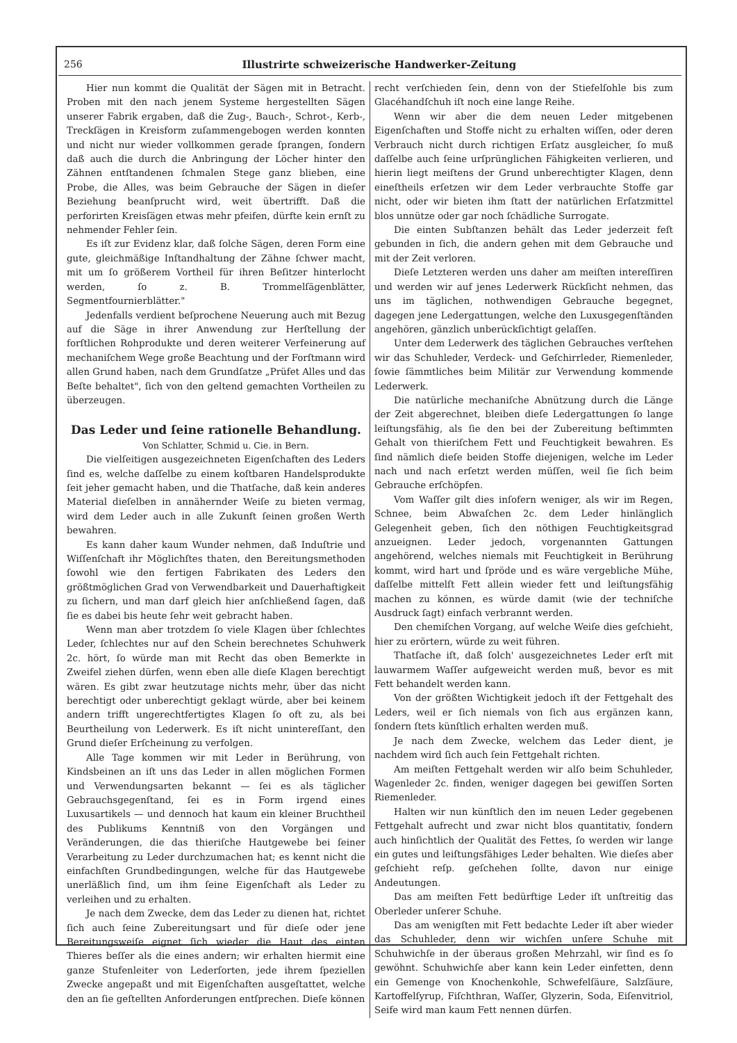256 Illustrirte schweizerische Handwerker-Zeitung
Hier nun kommt die Qualität der Sägen mit in Betracht. Proben mit den nach jenem Systeme hergestellten Sägen unserer Fabrik ergaben, daß die Zug-, Bauch-, Schrot-, Kerb-, Treckſägen in Kreisform zuſammengebogen werden konnten und nicht nur wieder vollkommen gerade ſprangen, ſondern daß auch die durch die Anbringung der Löcher hinter den Zähnen entſtandenen ſchmalen Stege ganz blieben, eine Probe, die Alles, was beim Gebrauche der Sägen in dieſer Beziehung beanſprucht wird, weit übertrifft. Daß die perforirten Kreisſägen etwas mehr pfeifen, dürfte kein ernſt zu nehmender Fehler ſein.
Es iſt zur Evidenz klar, daß ſolche Sägen, deren Form eine gute, gleichmäßige Inſtandhaltung der Zähne ſchwer macht, mit um ſo größerem Vortheil für ihren Beſitzer hinterlocht werden, ſo z. B. Trommelſägenblätter, Segmentfournierblätter."
Jedenfalls verdient beſprochene Neuerung auch mit Bezug auf die Säge in ihrer Anwendung zur Herſtellung der forſtlichen Rohprodukte und deren weiterer Verfeinerung auf mechaniſchem Wege große Beachtung und der Forſtmann wird allen Grund haben, nach dem Grundſatze „Prüfet Alles und das Beſte behaltet", ſich von den geltend gemachten Vortheilen zu überzeugen.
Das Leder und ſeine rationelle Behandlung.
Von Schlatter, Schmid u. Cie. in Bern.
Die vielſeitigen ausgezeichneten Eigenſchaften des Leders ſind es, welche daſſelbe zu einem koſtbaren Handelsprodukte ſeit jeher gemacht haben, und die Thatſache, daß kein anderes Material dieſelben in annähernder Weiſe zu bieten vermag, wird dem Leder auch in alle Zukunft ſeinen großen Werth bewahren.
Es kann daher kaum Wunder nehmen, daß Induſtrie und Wiſſenſchaft ihr Möglichſtes thaten, den Bereitungsmethoden ſowohl wie den fertigen Fabrikaten des Leders den größtmöglichen Grad von Verwendbarkeit und Dauerhaftigkeit zu ſichern, und man darf gleich hier anſchließend ſagen, daß ſie es dabei bis heute ſehr weit gebracht haben.
Wenn man aber trotzdem ſo viele Klagen über ſchlechtes Leder, ſchlechtes nur auf den Schein berechnetes Schuhwerk 2c. hört, ſo würde man mit Recht das oben Bemerkte in Zweifel ziehen dürfen, wenn eben alle dieſe Klagen berechtigt wären. Es gibt zwar heutzutage nichts mehr, über das nicht berechtigt oder unberechtigt geklagt würde, aber bei keinem andern trifft ungerechtfertigtes Klagen ſo oft zu, als bei Beurtheilung von Lederwerk. Es iſt nicht unintereſſant, den Grund dieſer Erſcheinung zu verfolgen.
Alle Tage kommen wir mit Leder in Berührung, von Kindsbeinen an iſt uns das Leder in allen möglichen Formen und Verwendungsarten bekannt — ſei es als täglicher Gebrauchsgegenſtand, ſei es in Form irgend eines Luxusartikels — und dennoch hat kaum ein kleiner Bruchtheil des Publikums Kenntniß von den Vorgängen und Veränderungen, die das thieriſche Hautgewebe bei ſeiner Verarbeitung zu Leder durchzumachen hat; es kennt nicht die einfachſten Grundbedingungen, welche für das Hautgewebe unerläßlich ſind, um ihm ſeine Eigenſchaft als Leder zu verleihen und zu erhalten.
Je nach dem Zwecke, dem das Leder zu dienen hat, richtet ſich auch ſeine Zubereitungsart und für dieſe oder jene Bereitungsweiſe eignet ſich wieder die Haut des einten Thieres beſſer als die eines andern; wir erhalten hiermit eine ganze Stufenleiter von Lederſorten, jede ihrem ſpeziellen Zwecke angepaßt und mit Eigenſchaften ausgeſtattet, welche den an ſie geſtellten Anforderungen entſprechen. Dieſe können
recht verſchieden ſein, denn von der Stiefelſohle bis zum Glacéhandſchuh iſt noch eine lange Reihe.
Wenn wir aber die dem neuen Leder mitgebenen Eigenſchaften und Stoffe nicht zu erhalten wiſſen, oder deren Verbrauch nicht durch richtigen Erſatz ausgleicher, ſo muß daſſelbe auch ſeine urſprünglichen Fähigkeiten verlieren, und hierin liegt meiſtens der Grund unberechtigter Klagen, denn eineſtheils erſetzen wir dem Leder verbrauchte Stoffe gar nicht, oder wir bieten ihm ſtatt der natürlichen Erſatzmittel blos unnütze oder gar noch ſchädliche Surrogate.
Die einten Subſtanzen behält das Leder jederzeit feſt gebunden in ſich, die andern gehen mit dem Gebrauche und mit der Zeit verloren.
Dieſe Letzteren werden uns daher am meiſten intereſſiren und werden wir auf jenes Lederwerk Rückſicht nehmen, das uns im täglichen, nothwendigen Gebrauche begegnet, dagegen jene Ledergattungen, welche den Luxusgegenſtänden angehören, gänzlich unberückſichtigt gelaſſen.
Unter dem Lederwerk des täglichen Gebrauches verſtehen wir das Schuhleder, Verdeck- und Geſchirrleder, Riemenleder, ſowie ſämmtliches beim Militär zur Verwendung kommende Lederwerk.
Die natürliche mechaniſche Abnützung durch die Länge der Zeit abgerechnet, bleiben dieſe Ledergattungen ſo lange leiſtungsfähig, als ſie den bei der Zubereitung beſtimmten Gehalt von thieriſchem Fett und Feuchtigkeit bewahren. Es ſind nämlich dieſe beiden Stoffe diejenigen, welche im Leder nach und nach erſetzt werden müſſen, weil ſie ſich beim Gebrauche erſchöpfen.
Vom Waſſer gilt dies inſofern weniger, als wir im Regen, Schnee, beim Abwaſchen 2c. dem Leder hinlänglich Gelegenheit geben, ſich den nöthigen Feuchtigkeitsgrad anzueignen. Leder jedoch, vorgenannten Gattungen angehörend, welches niemals mit Feuchtigkeit in Berührung kommt, wird hart und ſpröde und es wäre vergebliche Mühe, daſſelbe mittelſt Fett allein wieder fett und leiſtungsfähig machen zu können, es würde damit (wie der techniſche Ausdruck ſagt) einfach verbrannt werden.
Den chemiſchen Vorgang, auf welche Weiſe dies geſchieht, hier zu erörtern, würde zu weit führen.
Thatſache iſt, daß ſolch' ausgezeichnetes Leder erſt mit lauwarmem Waſſer aufgeweicht werden muß, bevor es mit Fett behandelt werden kann.
Von der größten Wichtigkeit jedoch iſt der Fettgehalt des Leders, weil er ſich niemals von ſich aus ergänzen kann, ſondern ſtets künſtlich erhalten werden muß.
Je nach dem Zwecke, welchem das Leder dient, je nachdem wird ſich auch ſein Fettgehalt richten.
Am meiſten Fettgehalt werden wir alſo beim Schuhleder, Wagenleder 2c. finden, weniger dagegen bei gewiſſen Sorten Riemenleder.
Halten wir nun künſtlich den im neuen Leder gegebenen Fettgehalt aufrecht und zwar nicht blos quantitativ, ſondern auch hinſichtlich der Qualität des Fettes, ſo werden wir lange ein gutes und leiſtungsfähiges Leder behalten. Wie dieſes aber geſchieht reſp. geſchehen ſollte, davon nur einige Andeutungen.
Das am meiſten Fett bedürftige Leder iſt unſtreitig das Oberleder unſerer Schuhe.
Das am wenigſten mit Fett bedachte Leder iſt aber wieder das Schuhleder, denn wir wichſen unſere Schuhe mit Schuhwichſe in der überaus großen Mehrzahl, wir ſind es ſo gewöhnt. Schuhwichſe aber kann kein Leder einfetten, denn ein Gemenge von Knochenkohle, Schwefelſäure, Salzſäure, Kartoffelſyrup, Fiſchthran, Waſſer, Glyzerin, Soda, Eiſenvitriol, Seife wird man kaum Fett nennen dürfen.